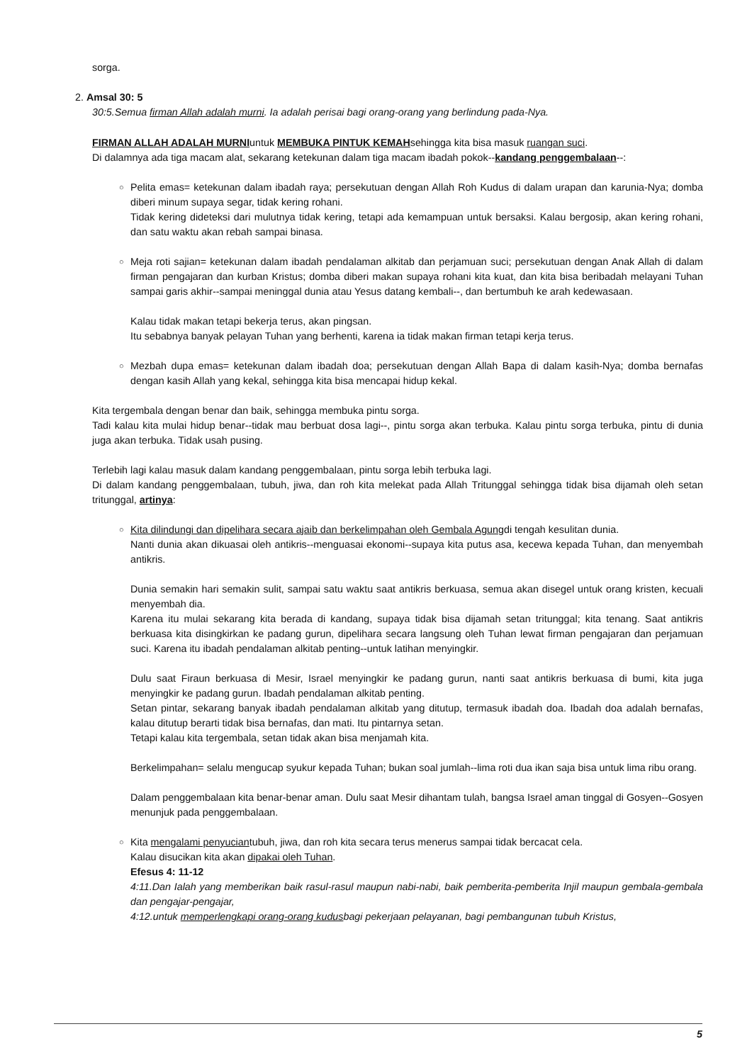sorga.
2. Amsal 30: 5
30:5.Semua firman Allah adalah murni. Ia adalah perisai bagi orang-orang yang berlindung pada-Nya.
FIRMAN ALLAH ADALAH MURNIuntuk MEMBUKA PINTUK KEMAHsehingga kita bisa masuk ruangan suci.
Di dalamnya ada tiga macam alat, sekarang ketekunan dalam tiga macam ibadah pokok--kandang penggembalaan--:
○ Pelita emas= ketekunan dalam ibadah raya; persekutuan dengan Allah Roh Kudus di dalam urapan dan karunia-Nya; domba diberi minum supaya segar, tidak kering rohani.
Tidak kering dideteksi dari mulutnya tidak kering, tetapi ada kemampuan untuk bersaksi. Kalau bergosip, akan kering rohani, dan satu waktu akan rebah sampai binasa.
○ Meja roti sajian= ketekunan dalam ibadah pendalaman alkitab dan perjamuan suci; persekutuan dengan Anak Allah di dalam firman pengajaran dan kurban Kristus; domba diberi makan supaya rohani kita kuat, dan kita bisa beribadah melayani Tuhan sampai garis akhir--sampai meninggal dunia atau Yesus datang kembali--, dan bertumbuh ke arah kedewasaan.
Kalau tidak makan tetapi bekerja terus, akan pingsan.
Itu sebabnya banyak pelayan Tuhan yang berhenti, karena ia tidak makan firman tetapi kerja terus.
○ Mezbah dupa emas= ketekunan dalam ibadah doa; persekutuan dengan Allah Bapa di dalam kasih-Nya; domba bernafas dengan kasih Allah yang kekal, sehingga kita bisa mencapai hidup kekal.
Kita tergembala dengan benar dan baik, sehingga membuka pintu sorga.
Tadi kalau kita mulai hidup benar--tidak mau berbuat dosa lagi--, pintu sorga akan terbuka. Kalau pintu sorga terbuka, pintu di dunia juga akan terbuka. Tidak usah pusing.
Terlebih lagi kalau masuk dalam kandang penggembalaan, pintu sorga lebih terbuka lagi.
Di dalam kandang penggembalaan, tubuh, jiwa, dan roh kita melekat pada Allah Tritunggal sehingga tidak bisa dijamah oleh setan tritunggal, artinya:
○ Kita dilindungi dan dipelihara secara ajaib dan berkelimpahan oleh Gembala Agungdi tengah kesulitan dunia.
Nanti dunia akan dikuasai oleh antikris--menguasai ekonomi--supaya kita putus asa, kecewa kepada Tuhan, dan menyembah antikris.
Dunia semakin hari semakin sulit, sampai satu waktu saat antikris berkuasa, semua akan disegel untuk orang kristen, kecuali menyembah dia.
Karena itu mulai sekarang kita berada di kandang, supaya tidak bisa dijamah setan tritunggal; kita tenang. Saat antikris berkuasa kita disingkirkan ke padang gurun, dipelihara secara langsung oleh Tuhan lewat firman pengajaran dan perjamuan suci. Karena itu ibadah pendalaman alkitab penting--untuk latihan menyingkir.
Dulu saat Firaun berkuasa di Mesir, Israel menyingkir ke padang gurun, nanti saat antikris berkuasa di bumi, kita juga menyingkir ke padang gurun. Ibadah pendalaman alkitab penting.
Setan pintar, sekarang banyak ibadah pendalaman alkitab yang ditutup, termasuk ibadah doa. Ibadah doa adalah bernafas, kalau ditutup berarti tidak bisa bernafas, dan mati. Itu pintarnya setan.
Tetapi kalau kita tergembala, setan tidak akan bisa menjamah kita.
Berkelimpahan= selalu mengucap syukur kepada Tuhan; bukan soal jumlah--lima roti dua ikan saja bisa untuk lima ribu orang.
Dalam penggembalaan kita benar-benar aman. Dulu saat Mesir dihantam tulah, bangsa Israel aman tinggal di Gosyen--Gosyen menunjuk pada penggembalaan.
○ Kita mengalami penyuciantubuh, jiwa, dan roh kita secara terus menerus sampai tidak bercacat cela.
Kalau disucikan kita akan dipakai oleh Tuhan.
Efesus 4: 11-12
4:11.Dan Ialah yang memberikan baik rasul-rasul maupun nabi-nabi, baik pemberita-pemberita Injil maupun gembala-gembala dan pengajar-pengajar,
4:12.untuk memperlengkapi orang-orang kudusbagi pekerjaan pelayanan, bagi pembangunan tubuh Kristus,
5